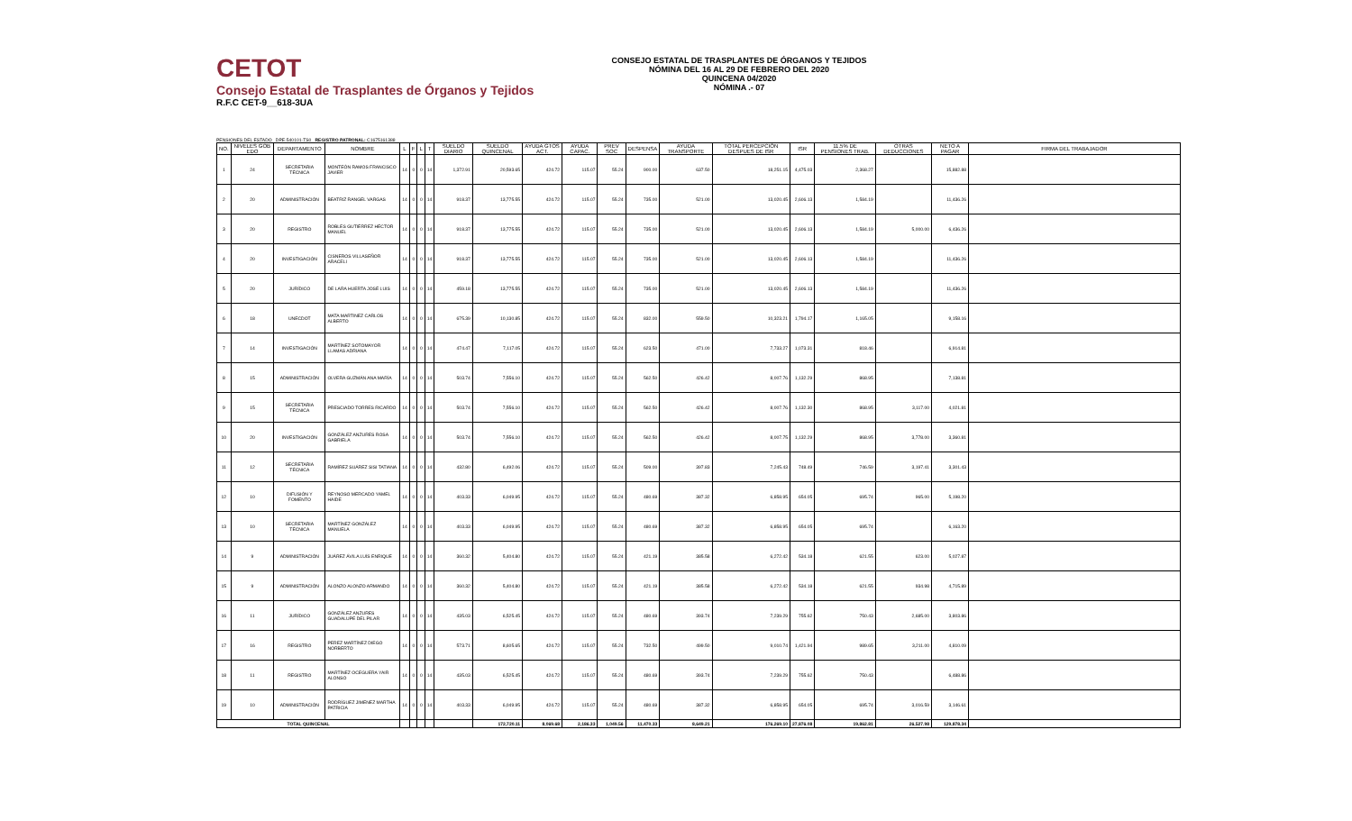CETOT
Consejo Estatal de Trasplantes de Órganos y Tejidos
R.F.C CET-9__618-3UA
CONSEJO ESTATAL DE TRASPLANTES DE ÓRGANOS Y TEJIDOS
NÓMINA DEL 16 AL 29 DE FEBRERO DEL 2020
QUINCENA 04/2020
NÓMINA .- 07
PENSIONES DEL ESTADO DPE-540101-TS0 REGISTRO PATRONAL: C1675161388
| NO. | NIVELES GOB EDO | DEPARTAMENTO | NOMBRE | L | F | L | T | SUELDO DIARIO | SUELDO QUINCENAL | AYUDA GTOS ACT. | AYUDA CAPAC. | PREV SOC | DESPENSA | AYUDA TRANSPORTE | TOTAL PERCEPCIÓN DESPUES DE ISR | ISR | 11.5% DE PENSIONES TRAB. | OTRAS DEDUCCIONES | NETO A PAGAR | FIRMA DEL TRABAJADOR |
| --- | --- | --- | --- | --- | --- | --- | --- | --- | --- | --- | --- | --- | --- | --- | --- | --- | --- | --- | --- | --- |
| 1 | 24 | SECRETARIA TÉCNICA | MONTEÓN RAMOS FRANCISCO JAVIER | 14 | 0 | 0 | 14 | 1,372.91 | 20,593.65 | 424.72 | 115.07 | 55.24 | 900.00 | 637.50 | 18,251.15 | 4,475.03 | 2,368.27 | | 15,882.88 | |
| 2 | 20 | ADMINISTRACIÓN | BEATRIZ RANGEL VARGAS | 14 | 0 | 0 | 14 | 918.37 | 13,775.55 | 424.72 | 115.07 | 55.24 | 735.00 | 521.00 | 13,020.45 | 2,606.13 | 1,584.19 | | 11,436.26 | |
| 3 | 20 | REGISTRO | ROBLES GUTIÉRREZ HÉCTOR MANUEL | 14 | 0 | 0 | 14 | 918.37 | 13,775.55 | 424.72 | 115.07 | 55.24 | 735.00 | 521.00 | 13,020.45 | 2,606.13 | 1,584.19 | 5,000.00 | 6,436.26 | |
| 4 | 20 | INVESTIGACIÓN | CISNEROS VILLASEÑOR ARACELI | 14 | 0 | 0 | 14 | 918.37 | 13,775.55 | 424.72 | 115.07 | 55.24 | 735.00 | 521.00 | 13,020.45 | 2,606.13 | 1,584.19 | | 11,436.26 | |
| 5 | 20 | JURÍDICO | DE LARA HUERTA JOSÉ LUIS | 14 | 0 | 0 | 14 | 459.18 | 13,775.55 | 424.72 | 115.07 | 55.24 | 735.00 | 521.00 | 13,020.45 | 2,606.13 | 1,584.19 | | 11,436.26 | |
| 6 | 18 | UNECDOT | MATA MARTINEZ CARLOS ALBERTO | 14 | 0 | 0 | 14 | 675.39 | 10,130.85 | 424.72 | 115.07 | 55.24 | 832.00 | 559.50 | 10,323.21 | 1,794.17 | 1,165.05 | | 9,158.16 | |
| 7 | 14 | INVESTIGACIÓN | MARTÍNEZ SOTOMAYOR LLAMAS ADRIANA | 14 | 0 | 0 | 14 | 474.47 | 7,117.05 | 424.72 | 115.07 | 55.24 | 623.50 | 471.00 | 7,733.27 | 1,073.31 | 818.46 | | 6,914.81 | |
| 8 | 15 | ADMINISTRACIÓN | OLVERA GUZMÁN ANA MARÍA | 14 | 0 | 0 | 14 | 503.74 | 7,556.10 | 424.72 | 115.07 | 55.24 | 562.50 | 426.42 | 8,007.76 | 1,132.29 | 868.95 | | 7,138.81 | |
| 9 | 15 | SECRETARIA TÉCNICA | PRESCIADO TORRES RICARDO | 14 | 0 | 0 | 14 | 503.74 | 7,556.10 | 424.72 | 115.07 | 55.24 | 562.50 | 426.42 | 8,007.76 | 1,132.30 | 868.95 | 3,117.00 | 4,021.81 | |
| 10 | 20 | INVESTIGACIÓN | GONZÁLEZ ANZURES ROSA GABRIELA | 14 | 0 | 0 | 14 | 503.74 | 7,556.10 | 424.72 | 115.07 | 55.24 | 562.50 | 426.42 | 8,007.75 | 1,132.29 | 868.95 | 3,778.00 | 3,360.81 | |
| 11 | 12 | SECRETARIA TÉCNICA | RAMÍREZ SUÁREZ SISI TATIANA | 14 | 0 | 0 | 14 | 432.80 | 6,492.06 | 424.72 | 115.07 | 55.24 | 509.00 | 397.83 | 7,245.43 | 748.49 | 746.59 | 3,197.41 | 3,301.43 | |
| 12 | 10 | DIFUSIÓN Y FOMENTO | REYNOSO MERCADO YAMEL HAIDE | 14 | 0 | 0 | 14 | 403.33 | 6,049.95 | 424.72 | 115.07 | 55.24 | 480.69 | 387.32 | 6,858.95 | 654.05 | 695.74 | 965.00 | 5,198.20 | |
| 13 | 10 | SECRETARIA TÉCNICA | MARTÍNEZ GONZÁLEZ MANUELA | 14 | 0 | 0 | 14 | 403.33 | 6,049.95 | 424.72 | 115.07 | 55.24 | 480.69 | 387.32 | 6,858.95 | 654.05 | 695.74 | | 6,163.20 | |
| 14 | 9 | ADMINISTRACIÓN | JUÁREZ ÁVILA LUÍS ENRIQUE | 14 | 0 | 0 | 14 | 360.32 | 5,404.80 | 424.72 | 115.07 | 55.24 | 421.19 | 385.58 | 6,272.42 | 534.18 | 621.55 | 623.00 | 5,027.87 | |
| 15 | 9 | ADMINISTRACIÓN | ALONZO ALONZO ARMANDO | 14 | 0 | 0 | 14 | 360.32 | 5,404.80 | 424.72 | 115.07 | 55.24 | 421.19 | 385.58 | 6,272.42 | 534.18 | 621.55 | 934.98 | 4,715.89 | |
| 16 | 11 | JURÍDICO | GONZÁLEZ ANZURES GUADALUPE DEL PILAR | 14 | 0 | 0 | 14 | 435.03 | 6,525.45 | 424.72 | 115.07 | 55.24 | 480.69 | 393.74 | 7,239.29 | 755.62 | 750.43 | 2,685.00 | 3,803.86 | |
| 17 | 16 | REGISTRO | PEREZ MARTÍNEZ DIEGO NORBERTO | 14 | 0 | 0 | 14 | 573.71 | 8,605.65 | 424.72 | 115.07 | 55.24 | 732.50 | 499.50 | 9,010.74 | 1,421.94 | 989.65 | 3,211.00 | 4,810.09 | |
| 18 | 11 | REGISTRO | MARTÍNEZ OCEGUERA YAIR ALONSO | 14 | 0 | 0 | 14 | 435.03 | 6,525.45 | 424.72 | 115.07 | 55.24 | 480.69 | 393.74 | 7,239.29 | 755.62 | 750.43 | | 6,488.86 | |
| 19 | 10 | ADMINISTRACIÓN | RODRÍGUEZ JIMENEZ MARTHA PATRICIA | 14 | 0 | 0 | 14 | 403.33 | 6,049.95 | 424.72 | 115.07 | 55.24 | 480.69 | 387.32 | 6,858.95 | 654.05 | 695.74 | 3,016.59 | 3,146.61 | |
| TOTAL QUINCENAL | | | | | | | | | 172,720.11 | 8,069.68 | 2,186.33 | 1,049.56 | 11,470.33 | 8,649.21 | 176,269.10 | 27,876.08 | 19,862.81 | 26,527.98 | 129,878.34 | |